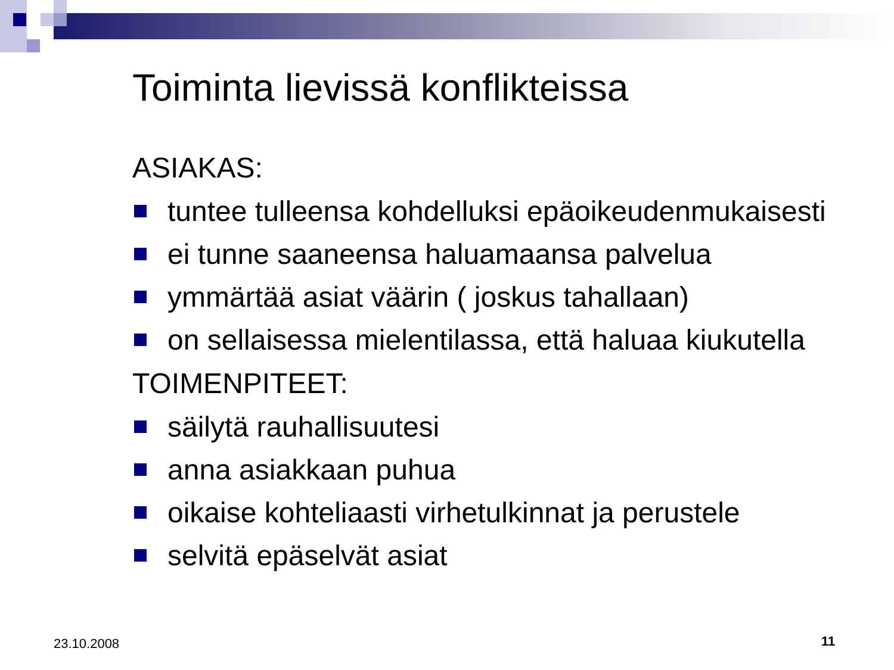Toiminta lievissä konflikteissa
ASIAKAS:
tuntee tulleensa kohdelluksi epäoikeudenmukaisesti
ei tunne saaneensa haluamaansa palvelua
ymmärtää asiat väärin ( joskus tahallaan)
on sellaisessa mielentilassa, että haluaa kiukutella
TOIMENPITEET:
säilytä rauhallisuutesi
anna asiakkaan puhua
oikaise kohteliaasti virhetulkinnat ja perustele
selvitä epäselvät asiat
23.10.2008 11